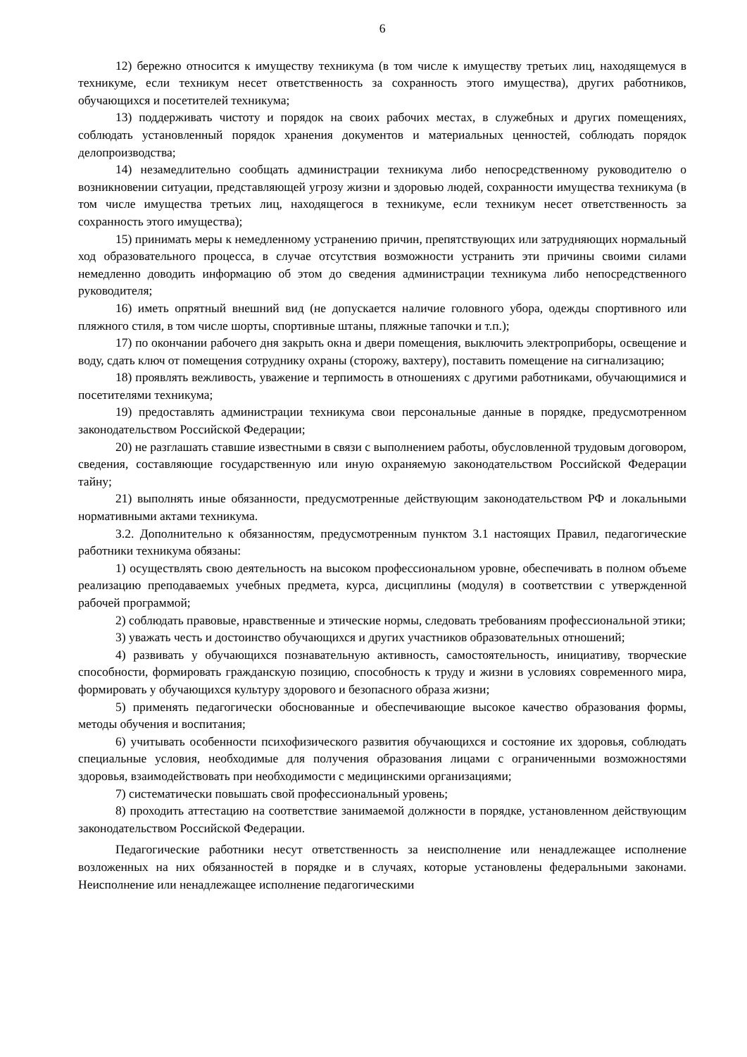6
12) бережно относится к имуществу техникума (в том числе к имуществу третьих лиц, находящемуся в техникуме, если техникум несет ответственность за сохранность этого имущества), других работников, обучающихся и посетителей техникума;
13) поддерживать чистоту и порядок на своих рабочих местах, в служебных и других помещениях, соблюдать установленный порядок хранения документов и материальных ценностей, соблюдать порядок делопроизводства;
14) незамедлительно сообщать администрации техникума либо непосредственному руководителю о возникновении ситуации, представляющей угрозу жизни и здоровью людей, сохранности имущества техникума (в том числе имущества третьих лиц, находящегося в техникуме, если техникум несет ответственность за сохранность этого имущества);
15) принимать меры к немедленному устранению причин, препятствующих или затрудняющих нормальный ход образовательного процесса, в случае отсутствия возможности устранить эти причины своими силами немедленно доводить информацию об этом до сведения администрации техникума либо непосредственного руководителя;
16) иметь опрятный внешний вид (не допускается наличие головного убора, одежды спортивного или пляжного стиля, в том числе шорты, спортивные штаны, пляжные тапочки и т.п.);
17) по окончании рабочего дня закрыть окна и двери помещения, выключить электроприборы, освещение и воду, сдать ключ от помещения сотруднику охраны (сторожу, вахтеру), поставить помещение на сигнализацию;
18) проявлять вежливость, уважение и терпимость в отношениях с другими работниками, обучающимися и посетителями техникума;
19) предоставлять администрации техникума свои персональные данные в порядке, предусмотренном законодательством Российской Федерации;
20) не разглашать ставшие известными в связи с выполнением работы, обусловленной трудовым договором, сведения, составляющие государственную или иную охраняемую законодательством Российской Федерации тайну;
21) выполнять иные обязанности, предусмотренные действующим законодательством РФ и локальными нормативными актами техникума.
3.2. Дополнительно к обязанностям, предусмотренным пунктом 3.1 настоящих Правил, педагогические работники техникума обязаны:
1) осуществлять свою деятельность на высоком профессиональном уровне, обеспечивать в полном объеме реализацию преподаваемых учебных предмета, курса, дисциплины (модуля) в соответствии с утвержденной рабочей программой;
2) соблюдать правовые, нравственные и этические нормы, следовать требованиям профессиональной этики;
3) уважать честь и достоинство обучающихся и других участников образовательных отношений;
4) развивать у обучающихся познавательную активность, самостоятельность, инициативу, творческие способности, формировать гражданскую позицию, способность к труду и жизни в условиях современного мира, формировать у обучающихся культуру здорового и безопасного образа жизни;
5) применять педагогически обоснованные и обеспечивающие высокое качество образования формы, методы обучения и воспитания;
6) учитывать особенности психофизического развития обучающихся и состояние их здоровья, соблюдать специальные условия, необходимые для получения образования лицами с ограниченными возможностями здоровья, взаимодействовать при необходимости с медицинскими организациями;
7) систематически повышать свой профессиональный уровень;
8) проходить аттестацию на соответствие занимаемой должности в порядке, установленном действующим законодательством Российской Федерации.
Педагогические работники несут ответственность за неисполнение или ненадлежащее исполнение возложенных на них обязанностей в порядке и в случаях, которые установлены федеральными законами. Неисполнение или ненадлежащее исполнение педагогическими